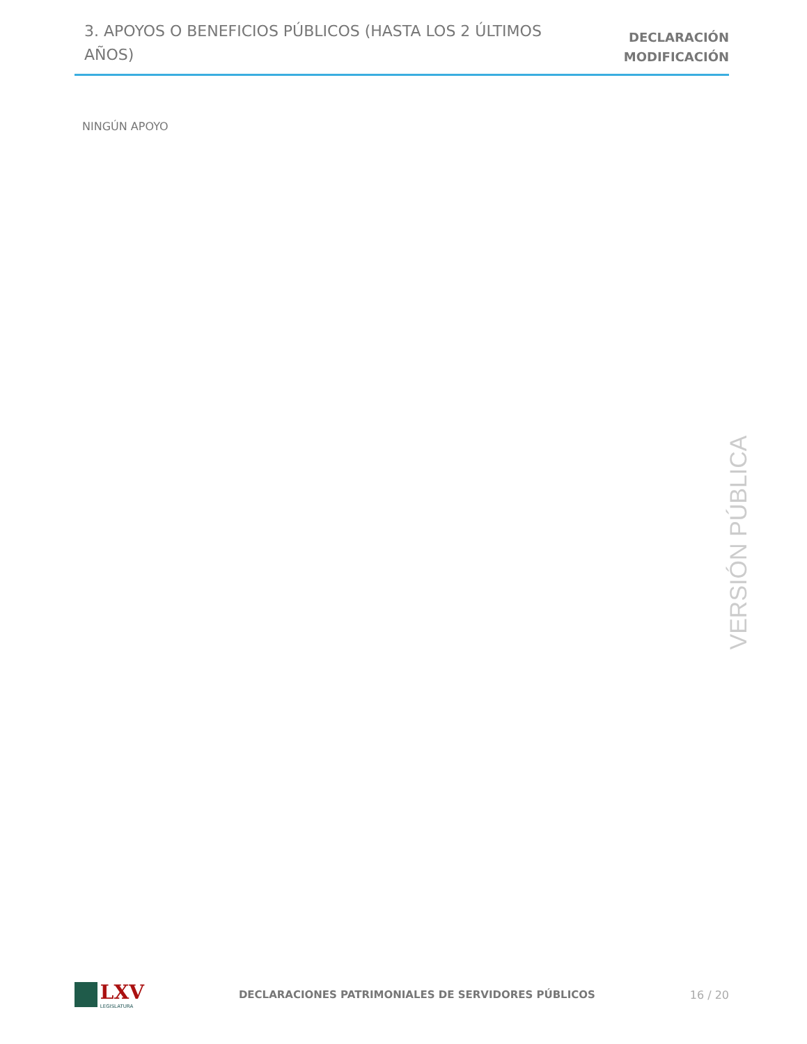3. APOYOS O BENEFICIOS PÚBLICOS (HASTA LOS 2 ÚLTIMOS AÑOS)
DECLARACIÓN
MODIFICACIÓN
NINGÚN APOYO
VERSIÓN PÚBLICA
LXV
LEGISLATURA
DECLARACIONES PATRIMONIALES DE SERVIDORES PÚBLICOS
16 / 20